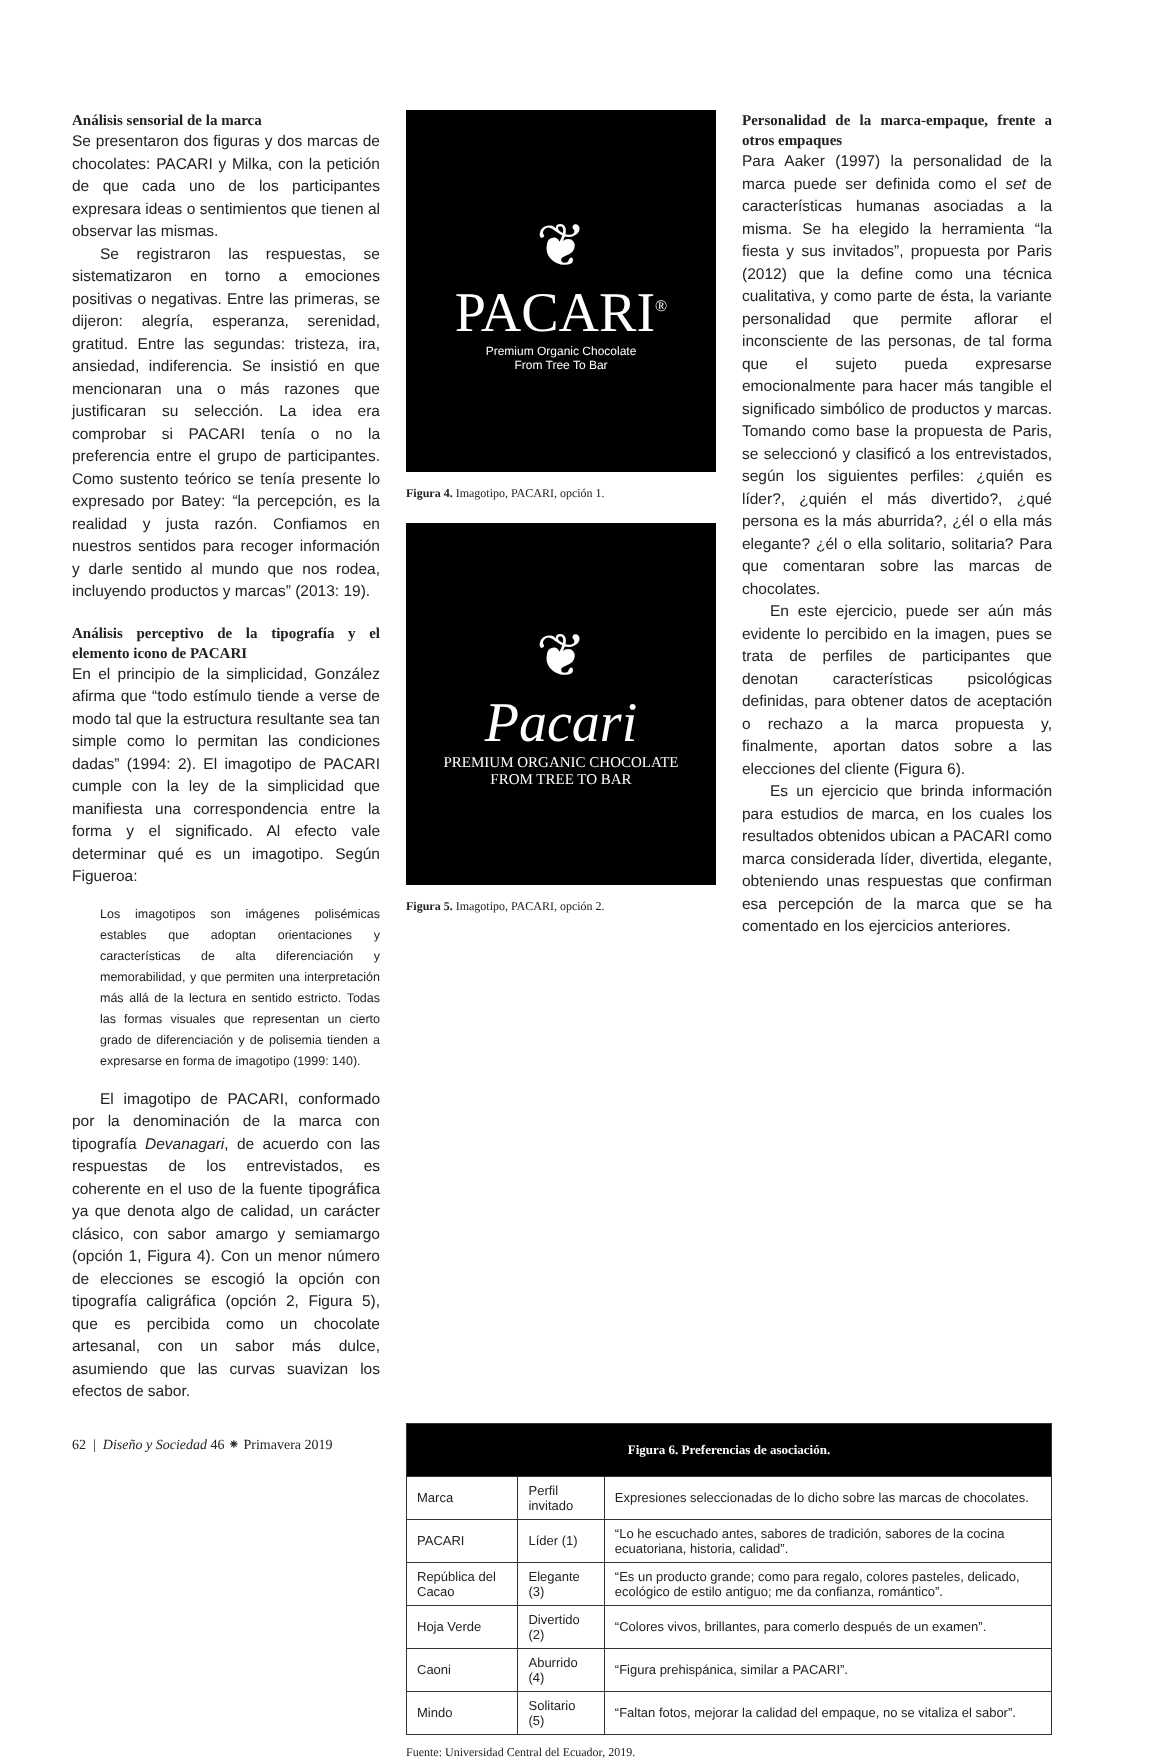Análisis sensorial de la marca
Se presentaron dos figuras y dos marcas de chocolates: PACARI y Milka, con la petición de que cada uno de los participantes expresara ideas o sentimientos que tienen al observar las mismas.
Se registraron las respuestas, se sistematizaron en torno a emociones positivas o negativas. Entre las primeras, se dijeron: alegría, esperanza, serenidad, gratitud. Entre las segundas: tristeza, ira, ansiedad, indiferencia. Se insistió en que mencionaran una o más razones que justificaran su selección. La idea era comprobar si PACARI tenía o no la preferencia entre el grupo de participantes. Como sustento teórico se tenía presente lo expresado por Batey: “la percepción, es la realidad y justa razón. Confiamos en nuestros sentidos para recoger información y darle sentido al mundo que nos rodea, incluyendo productos y marcas” (2013: 19).
Análisis perceptivo de la tipografía y el elemento icono de PACARI
En el principio de la simplicidad, González afirma que “todo estímulo tiende a verse de modo tal que la estructura resultante sea tan simple como lo permitan las condiciones dadas” (1994: 2). El imagotipo de PACARI cumple con la ley de la simplicidad que manifiesta una correspondencia entre la forma y el significado. Al efecto vale determinar qué es un imagotipo. Según Figueroa:
Los imagotipos son imágenes polisémicas estables que adoptan orientaciones y características de alta diferenciación y memorabilidad, y que permiten una interpretación más allá de la lectura en sentido estricto. Todas las formas visuales que representan un cierto grado de diferenciación y de polisemia tienden a expresarse en forma de imagotipo (1999: 140).
El imagotipo de PACARI, conformado por la denominación de la marca con tipografía Devanagari, de acuerdo con las respuestas de los entrevistados, es coherente en el uso de la fuente tipográfica ya que denota algo de calidad, un carácter clásico, con sabor amargo y semiamargo (opción 1, Figura 4). Con un menor número de elecciones se escogió la opción con tipografía caligráfica (opción 2, Figura 5), que es percibida como un chocolate artesanal, con un sabor más dulce, asumiendo que las curvas suavizan los efectos de sabor.
❦
PACARI<sup>®</sup>
Premium Organic Chocolate
From Tree To Bar
Figura 4. Imagotipo, PACARI, opción 1.
❦
Pacari
PREMIUM ORGANIC CHOCOLATE
FROM TREE TO BAR
Figura 5. Imagotipo, PACARI, opción 2.
Personalidad de la marca-empaque, frente a otros empaques
Para Aaker (1997) la personalidad de la marca puede ser definida como el set de características humanas asociadas a la misma. Se ha elegido la herramienta “la fiesta y sus invitados”, propuesta por Paris (2012) que la define como una técnica cualitativa, y como parte de ésta, la variante personalidad que permite aflorar el inconsciente de las personas, de tal forma que el sujeto pueda expresarse emocionalmente para hacer más tangible el significado simbólico de productos y marcas. Tomando como base la propuesta de Paris, se seleccionó y clasificó a los entrevistados, según los siguientes perfiles: ¿quién es líder?, ¿quién el más divertido?, ¿qué persona es la más aburrida?, ¿él o ella más elegante? ¿él o ella solitario, solitaria? Para que comentaran sobre las marcas de chocolates.
En este ejercicio, puede ser aún más evidente lo percibido en la imagen, pues se trata de perfiles de participantes que denotan características psicológicas definidas, para obtener datos de aceptación o rechazo a la marca propuesta y, finalmente, aportan datos sobre a las elecciones del cliente (Figura 6).
Es un ejercicio que brinda información para estudios de marca, en los cuales los resultados obtenidos ubican a PACARI como marca considerada líder, divertida, elegante, obteniendo unas respuestas que confirman esa percepción de la marca que se ha comentado en los ejercicios anteriores.
| Figura 6. Preferencias de asociación. | | |
| --- | --- | --- |
| Marca | Perfil invitado | Expresiones seleccionadas de lo dicho sobre las marcas de chocolates. |
| PACARI | Líder (1) | “Lo he escuchado antes, sabores de tradición, sabores de la cocina ecuatoriana, historia, calidad”. |
| República del Cacao | Elegante (3) | “Es un producto grande; como para regalo, colores pasteles, delicado, ecológico de estilo antiguo; me da confianza, romántico”. |
| Hoja Verde | Divertido (2) | “Colores vivos, brillantes, para comerlo después de un examen”. |
| Caoni | Aburrido (4) | “Figura prehispánica, similar a PACARI”. |
| Mindo | Solitario (5) | “Faltan fotos, mejorar la calidad del empaque, no se vitaliza el sabor”. |
Fuente: Universidad Central del Ecuador, 2019.
62 | Diseño y Sociedad 46 ⁕ Primavera 2019